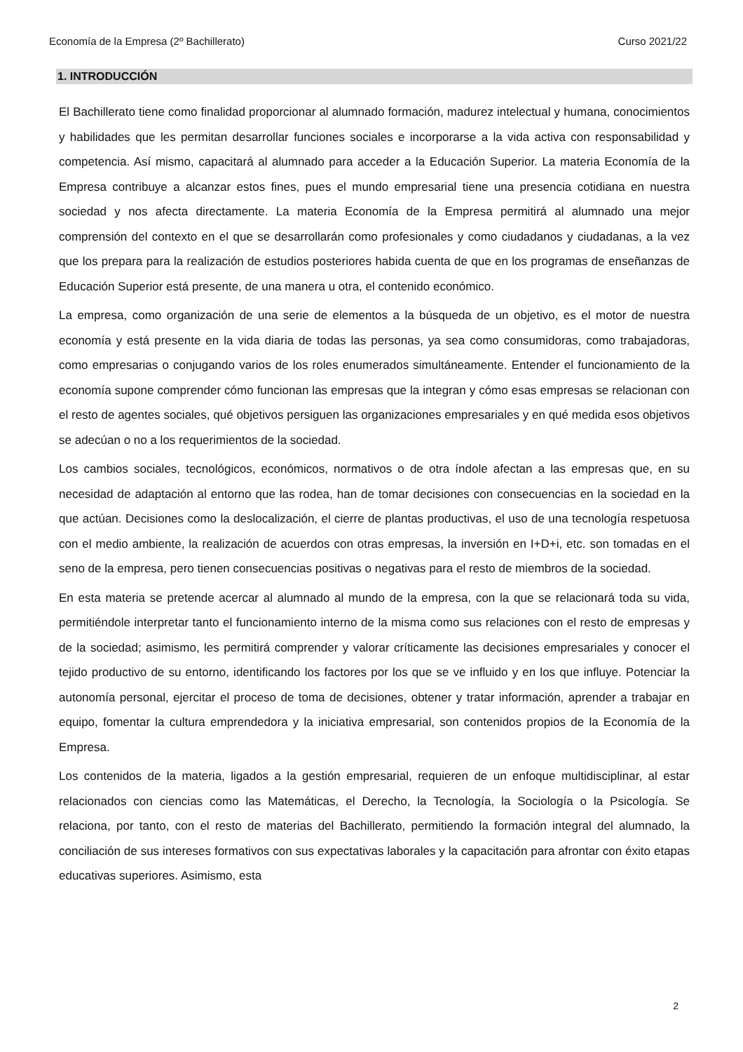Economía de la Empresa (2º Bachillerato) Curso 2021/22
1. INTRODUCCIÓN
El Bachillerato tiene como finalidad proporcionar al alumnado formación, madurez intelectual y humana, conocimientos y habilidades que les permitan desarrollar funciones sociales e incorporarse a la vida activa con responsabilidad y competencia. Así mismo, capacitará al alumnado para acceder a la Educación Superior. La materia Economía de la Empresa contribuye a alcanzar estos fines, pues el mundo empresarial tiene una presencia cotidiana en nuestra sociedad y nos afecta directamente. La materia Economía de la Empresa permitirá al alumnado una mejor comprensión del contexto en el que se desarrollarán como profesionales y como ciudadanos y ciudadanas, a la vez que los prepara para la realización de estudios posteriores habida cuenta de que en los programas de enseñanzas de Educación Superior está presente, de una manera u otra, el contenido económico.
La empresa, como organización de una serie de elementos a la búsqueda de un objetivo, es el motor de nuestra economía y está presente en la vida diaria de todas las personas, ya sea como consumidoras, como trabajadoras, como empresarias o conjugando varios de los roles enumerados simultáneamente. Entender el funcionamiento de la economía supone comprender cómo funcionan las empresas que la integran y cómo esas empresas se relacionan con el resto de agentes sociales, qué objetivos persiguen las organizaciones empresariales y en qué medida esos objetivos se adecúan o no a los requerimientos de la sociedad.
Los cambios sociales, tecnológicos, económicos, normativos o de otra índole afectan a las empresas que, en su necesidad de adaptación al entorno que las rodea, han de tomar decisiones con consecuencias en la sociedad en la que actúan. Decisiones como la deslocalización, el cierre de plantas productivas, el uso de una tecnología respetuosa con el medio ambiente, la realización de acuerdos con otras empresas, la inversión en I+D+i, etc. son tomadas en el seno de la empresa, pero tienen consecuencias positivas o negativas para el resto de miembros de la sociedad.
En esta materia se pretende acercar al alumnado al mundo de la empresa, con la que se relacionará toda su vida, permitiéndole interpretar tanto el funcionamiento interno de la misma como sus relaciones con el resto de empresas y de la sociedad; asimismo, les permitirá comprender y valorar críticamente las decisiones empresariales y conocer el tejido productivo de su entorno, identificando los factores por los que se ve influido y en los que influye. Potenciar la autonomía personal, ejercitar el proceso de toma de decisiones, obtener y tratar información, aprender a trabajar en equipo, fomentar la cultura emprendedora y la iniciativa empresarial, son contenidos propios de la Economía de la Empresa.
Los contenidos de la materia, ligados a la gestión empresarial, requieren de un enfoque multidisciplinar, al estar relacionados con ciencias como las Matemáticas, el Derecho, la Tecnología, la Sociología o la Psicología. Se relaciona, por tanto, con el resto de materias del Bachillerato, permitiendo la formación integral del alumnado, la conciliación de sus intereses formativos con sus expectativas laborales y la capacitación para afrontar con éxito etapas educativas superiores. Asimismo, esta
2